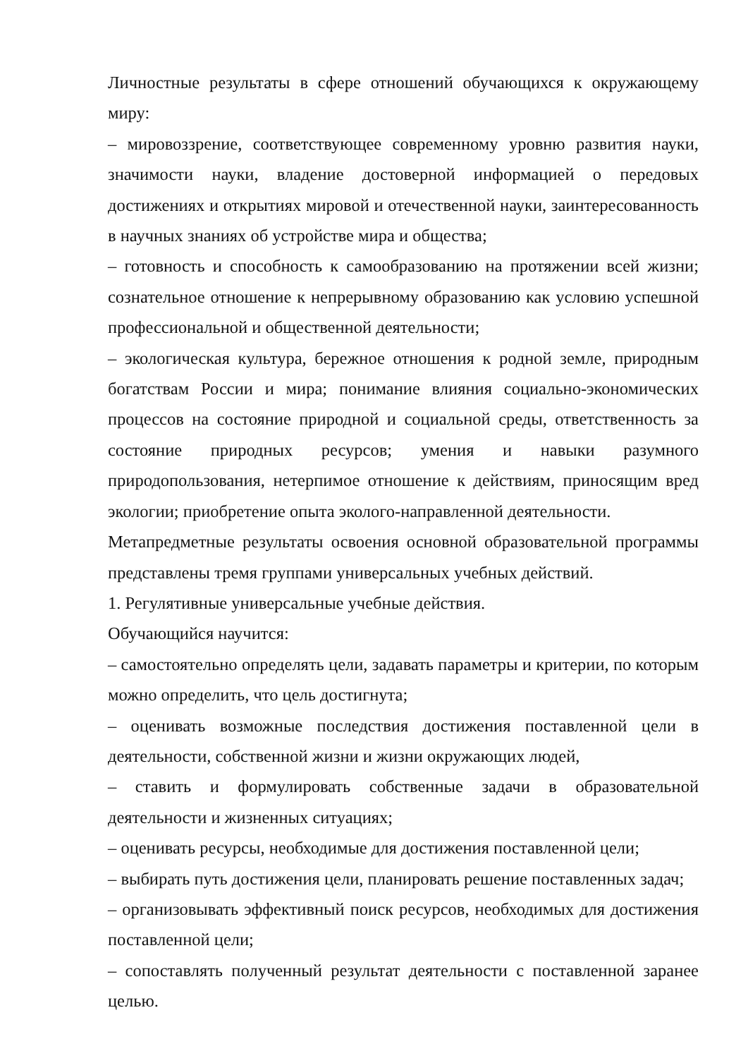Личностные результаты в сфере отношений обучающихся к окружающему миру:
– мировоззрение, соответствующее современному уровню развития науки, значимости науки, владение достоверной информацией о передовых достижениях и открытиях мировой и отечественной науки, заинтересованность в научных знаниях об устройстве мира и общества;
– готовность и способность к самообразованию на протяжении всей жизни; сознательное отношение к непрерывному образованию как условию успешной профессиональной и общественной деятельности;
– экологическая культура, бережное отношения к родной земле, природным богатствам России и мира; понимание влияния социально-экономических процессов на состояние природной и социальной среды, ответственность за состояние природных ресурсов; умения и навыки разумного природопользования, нетерпимое отношение к действиям, приносящим вред экологии; приобретение опыта эколого-направленной деятельности.
Метапредметные результаты освоения основной образовательной программы представлены тремя группами универсальных учебных действий.
1. Регулятивные универсальные учебные действия.
Обучающийся научится:
– самостоятельно определять цели, задавать параметры и критерии, по которым можно определить, что цель достигнута;
– оценивать возможные последствия достижения поставленной цели в деятельности, собственной жизни и жизни окружающих людей,
– ставить и формулировать собственные задачи в образовательной деятельности и жизненных ситуациях;
– оценивать ресурсы, необходимые для достижения поставленной цели;
– выбирать путь достижения цели, планировать решение поставленных задач;
– организовывать эффективный поиск ресурсов, необходимых для достижения поставленной цели;
– сопоставлять полученный результат деятельности с поставленной заранее целью.